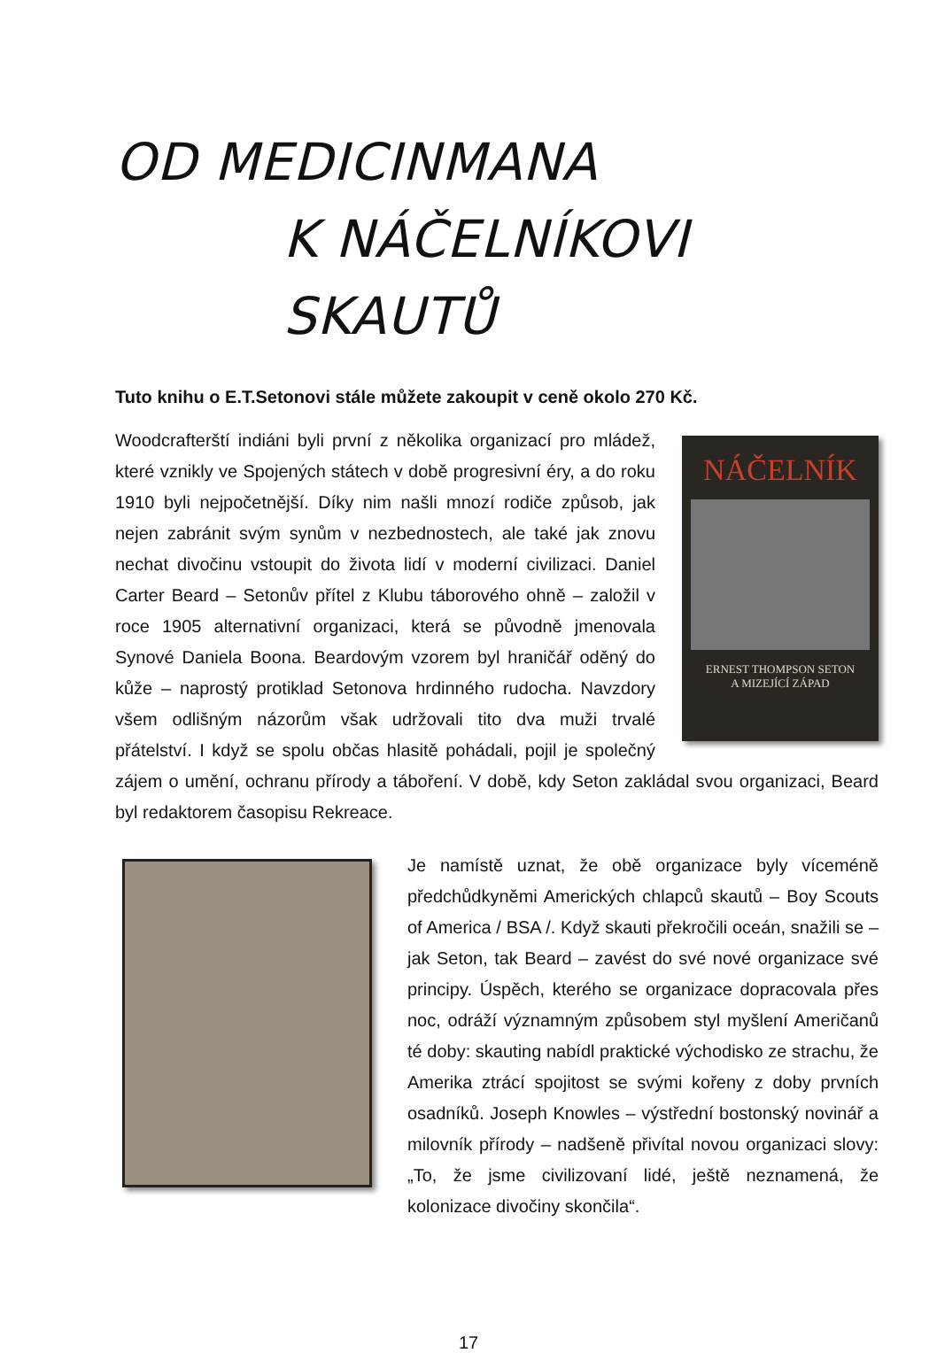OD MEDICINMANA
K NÁČELNÍKOVI SKAUTŮ
Tuto knihu o E.T.Setonovi stále můžete zakoupit v ceně okolo 270 Kč.
NÁČELNÍK
ERNEST THOMPSON SETON
A MIZEJÍCÍ ZÁPAD
Woodcrafterští indiáni byli první z několika organizací pro mládež, které vznikly ve Spojených státech v době progresivní éry, a do roku 1910 byli nejpočetnější. Díky nim našli mnozí rodiče způsob, jak nejen zabránit svým synům v nezbednostech, ale také jak znovu nechat divočinu vstoupit do života lidí v moderní civilizaci. Daniel Carter Beard – Setonův přítel z Klubu táborového ohně – založil v roce 1905 alternativní organizaci, která se původně jmenovala Synové Daniela Boona. Beardovým vzorem byl hraničář oděný do kůže – naprostý protiklad Setonova hrdinného rudocha. Navzdory všem odlišným názorům však udržovali tito dva muži trvalé přátelství. I když se spolu občas hlasitě pohádali, pojil je společný zájem o umění, ochranu přírody a táboření. V době, kdy Seton zakládal svou organizaci, Beard byl redaktorem časopisu Rekreace.
Je namístě uznat, že obě organizace byly víceméně předchůdkyněmi Amerických chlapců skautů – Boy Scouts of America / BSA /. Když skauti překročili oceán, snažili se – jak Seton, tak Beard – zavést do své nové organizace své principy. Úspěch, kterého se organizace dopracovala přes noc, odráží významným způsobem styl myšlení Američanů té doby: skauting nabídl praktické východisko ze strachu, že Amerika ztrácí spojitost se svými kořeny z doby prvních osadníků. Joseph Knowles – výstřední bostonský novinář a milovník přírody – nadšeně přivítal novou organizaci slovy: „To, že jsme civilizovaní lidé, ještě neznamená, že kolonizace divočiny skončila“.
17